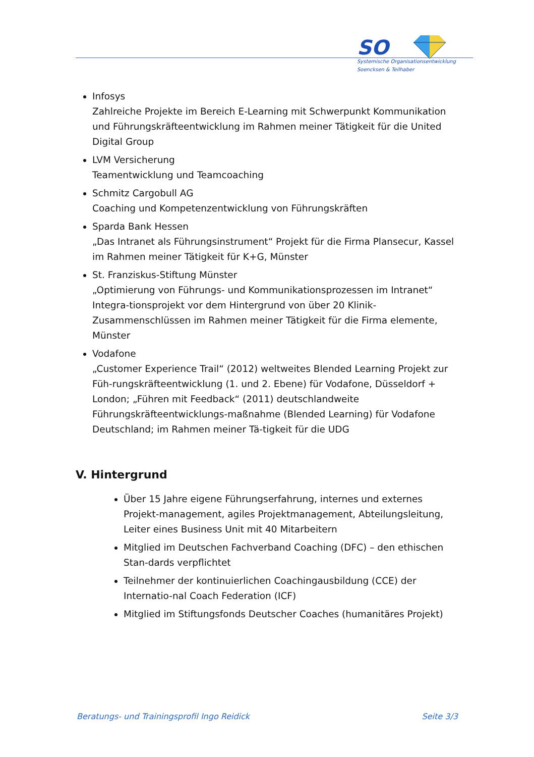SO
Systemische Organisationsentwicklung
Soencksen & Teilhaber
Infosys
Zahlreiche Projekte im Bereich E-Learning mit Schwerpunkt Kommunikation und Führungskräfteentwicklung im Rahmen meiner Tätigkeit für die United Digital Group
LVM Versicherung
Teamentwicklung und Teamcoaching
Schmitz Cargobull AG
Coaching und Kompetenzentwicklung von Führungskräften
Sparda Bank Hessen
„Das Intranet als Führungsinstrument“ Projekt für die Firma Plansecur, Kassel im Rahmen meiner Tätigkeit für K+G, Münster
St. Franziskus-Stiftung Münster
„Optimierung von Führungs- und Kommunikationsprozessen im Intranet“ Integra-tionsprojekt vor dem Hintergrund von über 20 Klinik-Zusammenschlüssen im Rahmen meiner Tätigkeit für die Firma elemente, Münster
Vodafone
„Customer Experience Trail“ (2012) weltweites Blended Learning Projekt zur Füh-rungskräfteentwicklung (1. und 2. Ebene) für Vodafone, Düsseldorf + London; „Führen mit Feedback“ (2011) deutschlandweite Führungskräfteentwicklungs-maßnahme (Blended Learning) für Vodafone Deutschland; im Rahmen meiner Tä-tigkeit für die UDG
V. Hintergrund
Über 15 Jahre eigene Führungserfahrung, internes und externes Projekt-management, agiles Projektmanagement, Abteilungsleitung, Leiter eines Business Unit mit 40 Mitarbeitern
Mitglied im Deutschen Fachverband Coaching (DFC) – den ethischen Stan-dards verpflichtet
Teilnehmer der kontinuierlichen Coachingausbildung (CCE) der Internatio-nal Coach Federation (ICF)
Mitglied im Stiftungsfonds Deutscher Coaches (humanitäres Projekt)
Beratungs- und Trainingsprofil Ingo Reidick Seite 3/3